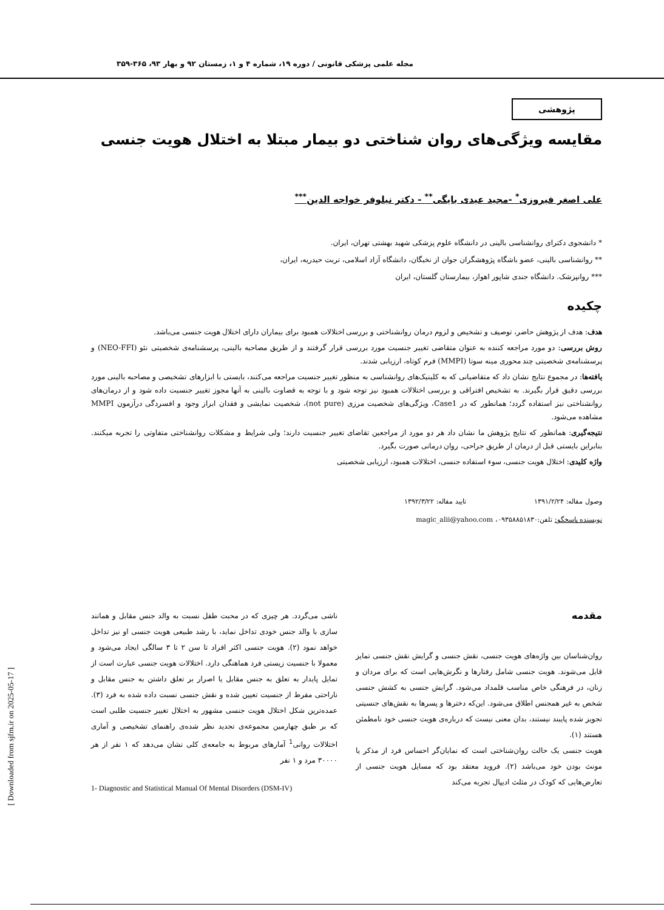مجله علمی پزشکی قانونی / دوره ۱۹، شماره ۴ و ۱، زمستان ۹۲ و بهار ۹۳، ۳۶۵-۳۵۹
پژوهشی
مقایسه ویژگی‌های روان شناختی دو بیمار مبتلا به اختلال هویت جنسی
علی اصغر فیروزی<sup>*</sup> -مجید عیدی بایگی<sup>**</sup> - دکتر نیلوفر خواجه الدین<sup>***</sup>
* دانشجوی دکترای روانشناسی بالینی در دانشگاه علوم پزشکی شهید بهشتی تهران، ایران.
** روانشناسی بالینی، عضو باشگاه پژوهشگران جوان از نخبگان، دانشگاه آزاد اسلامی، تربت حیدریه، ایران،
*** روانپزشک. دانشگاه جندی شاپور اهواز، بیمارستان گلستان، ایران
چکیده
هدف: هدف از پژوهش حاضر، توصیف و تشخیص و لزوم درمان روانشناختی و بررسی اختلالات همبود برای بیماران دارای اختلال هویت جنسی می‌باشد.
روش بررسی: دو مورد مراجعه کننده به عنوان متقاضی تغییر جنسیت مورد بررسی قرار گرفتند و از طریق مصاحبه بالینی، پرسشنامه‌ی شخصیتی نئو (NEO-FFI) و پرسشنامه‌ی شخصیتی چند محوری مینه سوتا (MMPI) فرم کوتاه، ارزیابی شدند.
یافته‌ها: در مجموع نتایج نشان داد که متقاضیانی که به کلینیک‌های روانشناسی به منظور تغییر جنسیت مراجعه می‌کنند، بایستی با ابزارهای تشخیصی و مصاحبه بالینی مورد بررسی دقیق قرار بگیرند. به تشخیص افتراقی و بررسی اختلالات همبود نیز توجه شود و با توجه به قضاوت بالینی به آنها مجوز تغییر جنسیت داده شود و از درمان‌های روانشناختی نیز استفاده گردد؛ همانطور که در Case1، ویژگی‌های شخصیت مرزی (not pure)، شخصیت نمایشی و فقدان ابراز وجود و افسردگی درآزمون MMPI مشاهده می‌شود.
نتیجه‌گیری: همانطور که نتایج پژوهش ما نشان داد هر دو مورد از مراجعین تقاضای تغییر جنسیت دارند؛ ولی شرایط و مشکلات روانشناختی متفاوتی را تجربه میکنند. بنابراین بایستی قبل از درمان از طریق جراحی، روان درمانی صورت بگیرد.
واژه کلیدی: اختلال هویت جنسی، سوء استفاده جنسی، اختلالات همبود، ارزیابی شخصیتی
وصول مقاله: ۱۳۹۱/۲/۲۴ تایید مقاله: ۱۳۹۲/۳/۲۲
نویسنده پاسخگو: تلفن:۰۹۳۵۸۸۵۱۸۳۰، magic_alii@yahoo.com
مقدمه
روان‌شناسان بین واژه‌های هویت جنسی، نقش جنسی و گرایش نقش جنسی تمایز قایل می‌شوند. هویت جنسی شامل رفتارها و نگرش‌هایی است که برای مردان و زنان، در فرهنگی خاص مناسب قلمداد می‌شود. گرایش جنسی به کشش جنسی شخص به غیر همجنس اطلاق می‌شود. این‌که دخترها و پسرها به نقش‌های جنسیتی تجویز شده پایبند نیستند، بدان معنی نیست که درباره‌ی هویت جنسی خود نامطمئن هستند (۱).
هویت جنسی یک حالت روان‌شناختی است که نمایان‌گر احساس فرد از مذکر یا مونث بودن خود می‌باشد (۲). فروید معتقد بود که مسایل هویت جنسی از تعارض‌هایی که کودک در مثلث ادیپال تجربه می‌کند
ناشی می‌گردد. هر چیزی که در محبت طفل نسبت به والد جنس مقابل و همانند سازی با والد جنس خودی تداخل نماید، با رشد طبیعی هویت جنسی او نیز تداخل خواهد نمود (۲). هویت جنسی اکثر افراد تا سن ۲ تا ۳ سالگی ایجاد می‌شود و معمولا با جنسیت زیستی فرد هماهنگی دارد. اختلالات هویت جنسی عبارت است از تمایل پایدار به تعلق به جنس مقابل یا اصرار بر تعلق داشتن به جنس مقابل و ناراحتی مفرط از جنسیت تعیین شده و نقش جنسی نسبت داده شده به فرد (۳). عمده‌ترین شکل اختلال هویت جنسی مشهور به اختلال تغییر جنسیت طلبی است که بر طبق چهارمین مجموعه‌ی تجدید نظر شده‌ی راهنمای تشخیصی و آماری اختلالات روانی<sup>1</sup> آمارهای مربوط به جامعه‌ی کلی نشان می‌دهد که ۱ نفر از هر ۳۰۰۰۰ مرد و ۱ نفر
1- Diagnostic and Statistical Manual Of Mental Disorders (DSM-IV)
[ Downloaded from sjfm.ir on 2025-05-17 ]